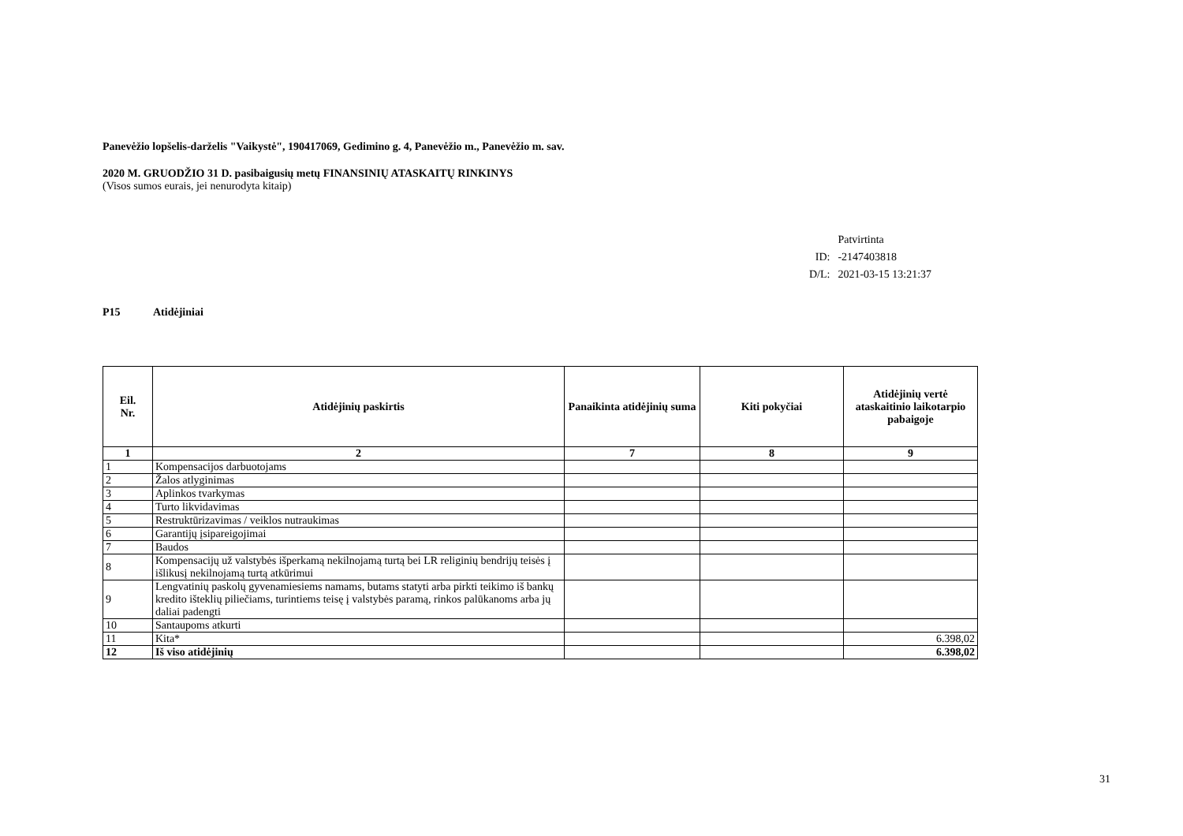Panevėžio lopšelis-darželis "Vaikystė", 190417069, Gedimino g. 4, Panevėžio m., Panevėžio m. sav.
2020 M. GRUODŽIO 31 D. pasibaigusių metų FINANSINIŲ ATASKAITŲ RINKINYS
(Visos sumos eurais, jei nenurodyta kitaip)
| | Patvirtinta |
| ID: | -2147403818 |
| D/L: | 2021-03-15 13:21:37 |
P15 Atidėjiniai
| Eil. Nr. | Atidėjinių paskirtis | Panaikinta atidėjinių suma | Kiti pokyčiai | Atidėjinių vertė ataskaitinio laikotarpio pabaigoje |
| --- | --- | --- | --- | --- |
| 1 | 2 | 7 | 8 | 9 |
| 1 | Kompensacijos darbuotojams | | | |
| 2 | Žalos atlyginimas | | | |
| 3 | Aplinkos tvarkymas | | | |
| 4 | Turto likvidavimas | | | |
| 5 | Restruktūrizavimas / veiklos nutraukimas | | | |
| 6 | Garantijų įsipareigojimai | | | |
| 7 | Baudos | | | |
| 8 | Kompensacijų už valstybės išperkamą nekilnojamą turtą bei LR religinių bendrijų teisės į išlikusį nekilnojamą turtą atkūrimui | | | |
| 9 | Lengvatinių paskolų gyvenamiesiems namams, butams statyti arba pirkti teikimo iš bankų kredito išteklių piliečiams, turintiems teisę į valstybės paramą, rinkos palūkanoms arba jų daliai padengti | | | |
| 10 | Santaupoms atkurti | | | |
| 11 | Kita* | | | 6.398,02 |
| 12 | Iš viso atidėjinių | | | 6.398,02 |
31